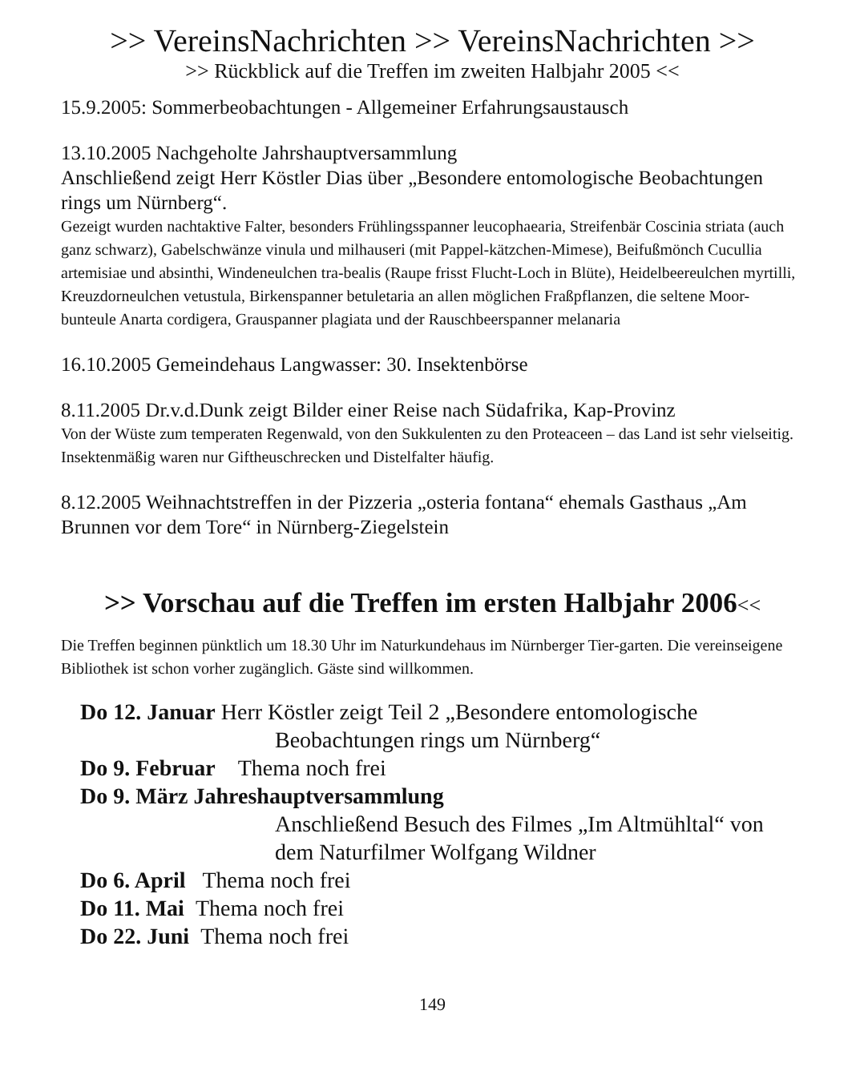>> VereinsNachrichten >> VereinsNachrichten >>
>> Rückblick auf die Treffen im zweiten Halbjahr 2005 <<
15.9.2005: Sommerbeobachtungen - Allgemeiner Erfahrungsaustausch
13.10.2005 Nachgeholte Jahrshauptversammlung
Anschließend zeigt Herr Köstler Dias über „Besondere entomologische Beobachtungen rings um Nürnberg“.
Gezeigt wurden nachtaktive Falter, besonders Frühlingsspanner leucophaearia, Streifenbär Coscinia striata (auch ganz schwarz), Gabelschwänze vinula und milhauseri (mit Pappel-kätzchen-Mimese), Beifußmönch Cucullia artemisiae und absinthi, Windeneulchen tra-bealis (Raupe frisst Flucht-Loch in Blüte), Heidelbeereulchen myrtilli, Kreuzdorneulchen vetustula, Birkenspanner betuletaria an allen möglichen Fraßpflanzen, die seltene Moor-bunteule Anarta cordigera, Grauspanner plagiata und der Rauschbeerspanner melanaria
16.10.2005 Gemeindehaus Langwasser: 30. Insektenbörse
8.11.2005 Dr.v.d.Dunk zeigt Bilder einer Reise nach Südafrika, Kap-Provinz
Von der Wüste zum temperaten Regenwald, von den Sukkulenten zu den Proteaceen – das Land ist sehr vielseitig. Insektenmäßig waren nur Giftheuschrecken und Distelfalter häufig.
8.12.2005 Weihnachtstreffen in der Pizzeria „osteria fontana“ ehemals Gasthaus „Am Brunnen vor dem Tore“ in Nürnberg-Ziegelstein
>> Vorschau auf die Treffen im ersten Halbjahr 2006<<
Die Treffen beginnen pünktlich um 18.30 Uhr im Naturkundehaus im Nürnberger Tier-garten. Die vereinseigene Bibliothek ist schon vorher zugänglich. Gäste sind willkommen.
Do 12. Januar Herr Köstler zeigt Teil 2 „Besondere entomologische
Beobachtungen rings um Nürnberg“
Do 9. Februar Thema noch frei
Do 9. März Jahreshauptversammlung
Anschließend Besuch des Filmes „Im Altmühltal“ von dem Naturfilmer Wolfgang Wildner
Do 6. April Thema noch frei
Do 11. Mai Thema noch frei
Do 22. Juni Thema noch frei
149